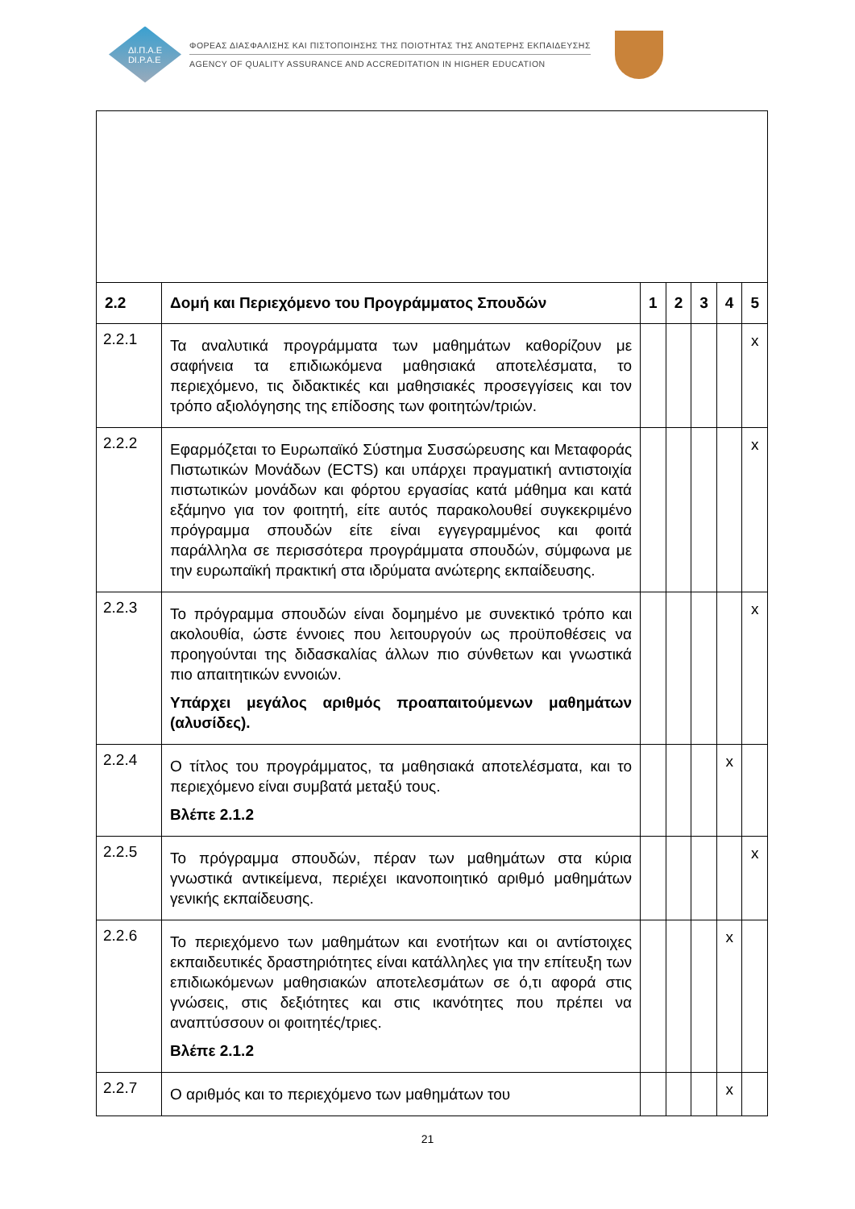ΔΙ.Π.Α.Ε
DI.P.A.E
ΦΟΡΕΑΣ ΔΙΑΣΦΑΛΙΣΗΣ ΚΑΙ ΠΙΣΤΟΠΟΙΗΣΗΣ ΤΗΣ ΠΟΙΟΤΗΤΑΣ ΤΗΣ ΑΝΩΤΕΡΗΣ ΕΚΠΑΙΔΕΥΣΗΣ
AGENCY OF QUALITY ASSURANCE AND ACCREDITATION IN HIGHER EDUCATION
| 2.2 | Δομή και Περιεχόμενο του Προγράμματος Σπουδών | 1 | 2 | 3 | 4 | 5 |
| --- | --- | --- | --- | --- | --- | --- |
| 2.2.1 | Τα αναλυτικά προγράμματα των μαθημάτων καθορίζουν με σαφήνεια τα επιδιωκόμενα μαθησιακά αποτελέσματα, το περιεχόμενο, τις διδακτικές και μαθησιακές προσεγγίσεις και τον τρόπο αξιολόγησης της επίδοσης των φοιτητών/τριών. | | | | | x |
| 2.2.2 | Εφαρμόζεται το Ευρωπαϊκό Σύστημα Συσσώρευσης και Μεταφοράς Πιστωτικών Μονάδων (ECTS) και υπάρχει πραγματική αντιστοιχία πιστωτικών μονάδων και φόρτου εργασίας κατά μάθημα και κατά εξάμηνο για τον φοιτητή, είτε αυτός παρακολουθεί συγκεκριμένο πρόγραμμα σπουδών είτε είναι εγγεγραμμένος και φοιτά παράλληλα σε περισσότερα προγράμματα σπουδών, σύμφωνα με την ευρωπαϊκή πρακτική στα ιδρύματα ανώτερης εκπαίδευσης. | | | | | x |
| 2.2.3 | Το πρόγραμμα σπουδών είναι δομημένο με συνεκτικό τρόπο και ακολουθία, ώστε έννοιες που λειτουργούν ως προϋποθέσεις να προηγούνται της διδασκαλίας άλλων πιο σύνθετων και γνωστικά πιο απαιτητικών εννοιών. Υπάρχει μεγάλος αριθμός προαπαιτούμενων μαθημάτων (αλυσίδες). | | | | | x |
| 2.2.4 | Ο τίτλος του προγράμματος, τα μαθησιακά αποτελέσματα, και το περιεχόμενο είναι συμβατά μεταξύ τους. Βλέπε 2.1.2 | | | | x | |
| 2.2.5 | Το πρόγραμμα σπουδών, πέραν των μαθημάτων στα κύρια γνωστικά αντικείμενα, περιέχει ικανοποιητικό αριθμό μαθημάτων γενικής εκπαίδευσης. | | | | | x |
| 2.2.6 | Το περιεχόμενο των μαθημάτων και ενοτήτων και οι αντίστοιχες εκπαιδευτικές δραστηριότητες είναι κατάλληλες για την επίτευξη των επιδιωκόμενων μαθησιακών αποτελεσμάτων σε ό,τι αφορά στις γνώσεις, στις δεξιότητες και στις ικανότητες που πρέπει να αναπτύσσουν οι φοιτητές/τριες. Βλέπε 2.1.2 | | | | x | |
| 2.2.7 | Ο αριθμός και το περιεχόμενο των μαθημάτων του | | | | x | |
21